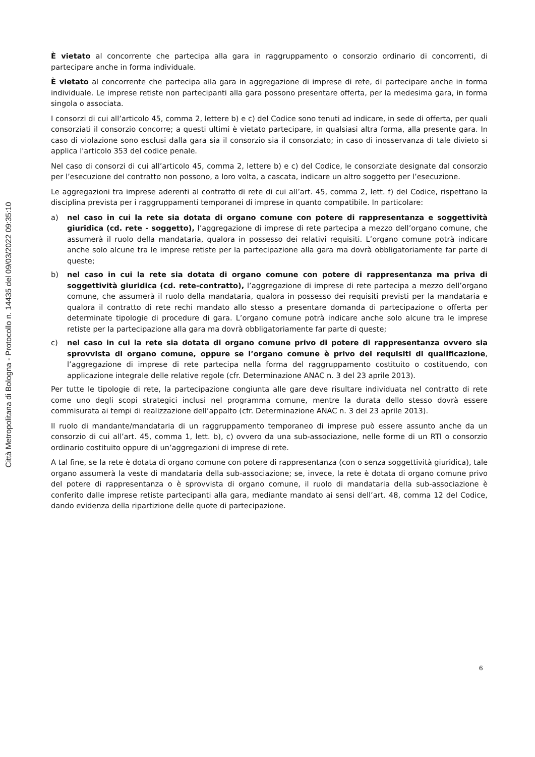Città Metropolitana di Bologna - Protocollo n. 14435 del 09/03/2022 09:35:10
È vietato al concorrente che partecipa alla gara in raggruppamento o consorzio ordinario di concorrenti, di partecipare anche in forma individuale.
È vietato al concorrente che partecipa alla gara in aggregazione di imprese di rete, di partecipare anche in forma individuale. Le imprese retiste non partecipanti alla gara possono presentare offerta, per la medesima gara, in forma singola o associata.
I consorzi di cui all’articolo 45, comma 2, lettere b) e c) del Codice sono tenuti ad indicare, in sede di offerta, per quali consorziati il consorzio concorre; a questi ultimi è vietato partecipare, in qualsiasi altra forma, alla presente gara. In caso di violazione sono esclusi dalla gara sia il consorzio sia il consorziato; in caso di inosservanza di tale divieto si applica l'articolo 353 del codice penale.
Nel caso di consorzi di cui all’articolo 45, comma 2, lettere b) e c) del Codice, le consorziate designate dal consorzio per l’esecuzione del contratto non possono, a loro volta, a cascata, indicare un altro soggetto per l’esecuzione.
Le aggregazioni tra imprese aderenti al contratto di rete di cui all’art. 45, comma 2, lett. f) del Codice, rispettano la disciplina prevista per i raggruppamenti temporanei di imprese in quanto compatibile. In particolare:
a) nel caso in cui la rete sia dotata di organo comune con potere di rappresentanza e soggettività giuridica (cd. rete - soggetto), l’aggregazione di imprese di rete partecipa a mezzo dell’organo comune, che assumerà il ruolo della mandataria, qualora in possesso dei relativi requisiti. L’organo comune potrà indicare anche solo alcune tra le imprese retiste per la partecipazione alla gara ma dovrà obbligatoriamente far parte di queste;
b) nel caso in cui la rete sia dotata di organo comune con potere di rappresentanza ma priva di soggettività giuridica (cd. rete-contratto), l’aggregazione di imprese di rete partecipa a mezzo dell’organo comune, che assumerà il ruolo della mandataria, qualora in possesso dei requisiti previsti per la mandataria e qualora il contratto di rete rechi mandato allo stesso a presentare domanda di partecipazione o offerta per determinate tipologie di procedure di gara. L’organo comune potrà indicare anche solo alcune tra le imprese retiste per la partecipazione alla gara ma dovrà obbligatoriamente far parte di queste;
c) nel caso in cui la rete sia dotata di organo comune privo di potere di rappresentanza ovvero sia sprovvista di organo comune, oppure se l’organo comune è privo dei requisiti di qualificazione, l’aggregazione di imprese di rete partecipa nella forma del raggruppamento costituito o costituendo, con applicazione integrale delle relative regole (cfr. Determinazione ANAC n. 3 del 23 aprile 2013).
Per tutte le tipologie di rete, la partecipazione congiunta alle gare deve risultare individuata nel contratto di rete come uno degli scopi strategici inclusi nel programma comune, mentre la durata dello stesso dovrà essere commisurata ai tempi di realizzazione dell’appalto (cfr. Determinazione ANAC n. 3 del 23 aprile 2013).
Il ruolo di mandante/mandataria di un raggruppamento temporaneo di imprese può essere assunto anche da un consorzio di cui all’art. 45, comma 1, lett. b), c) ovvero da una sub-associazione, nelle forme di un RTI o consorzio ordinario costituito oppure di un’aggregazioni di imprese di rete.
A tal fine, se la rete è dotata di organo comune con potere di rappresentanza (con o senza soggettività giuridica), tale organo assumerà la veste di mandataria della sub-associazione; se, invece, la rete è dotata di organo comune privo del potere di rappresentanza o è sprovvista di organo comune, il ruolo di mandataria della sub-associazione è conferito dalle imprese retiste partecipanti alla gara, mediante mandato ai sensi dell’art. 48, comma 12 del Codice, dando evidenza della ripartizione delle quote di partecipazione.
6